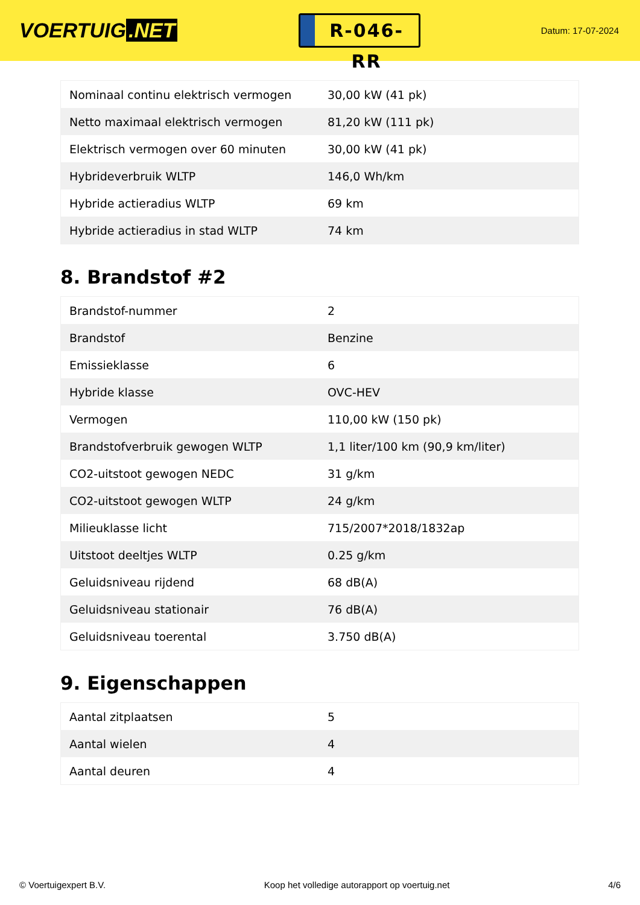VOERTUIG.NET
R-046-RR
Datum: 17-07-2024
| Nominaal continu elektrisch vermogen | 30,00 kW (41 pk) |
| Netto maximaal elektrisch vermogen | 81,20 kW (111 pk) |
| Elektrisch vermogen over 60 minuten | 30,00 kW (41 pk) |
| Hybrideverbruik WLTP | 146,0 Wh/km |
| Hybride actieradius WLTP | 69 km |
| Hybride actieradius in stad WLTP | 74 km |
8. Brandstof #2
| Brandstof-nummer | 2 |
| Brandstof | Benzine |
| Emissieklasse | 6 |
| Hybride klasse | OVC-HEV |
| Vermogen | 110,00 kW (150 pk) |
| Brandstofverbruik gewogen WLTP | 1,1 liter/100 km (90,9 km/liter) |
| CO2-uitstoot gewogen NEDC | 31 g/km |
| CO2-uitstoot gewogen WLTP | 24 g/km |
| Milieuklasse licht | 715/2007*2018/1832ap |
| Uitstoot deeltjes WLTP | 0.25 g/km |
| Geluidsniveau rijdend | 68 dB(A) |
| Geluidsniveau stationair | 76 dB(A) |
| Geluidsniveau toerental | 3.750 dB(A) |
9. Eigenschappen
| Aantal zitplaatsen | 5 |
| Aantal wielen | 4 |
| Aantal deuren | 4 |
© Voertuigexpert B.V. Koop het volledige autorapport op voertuig.net 4/6